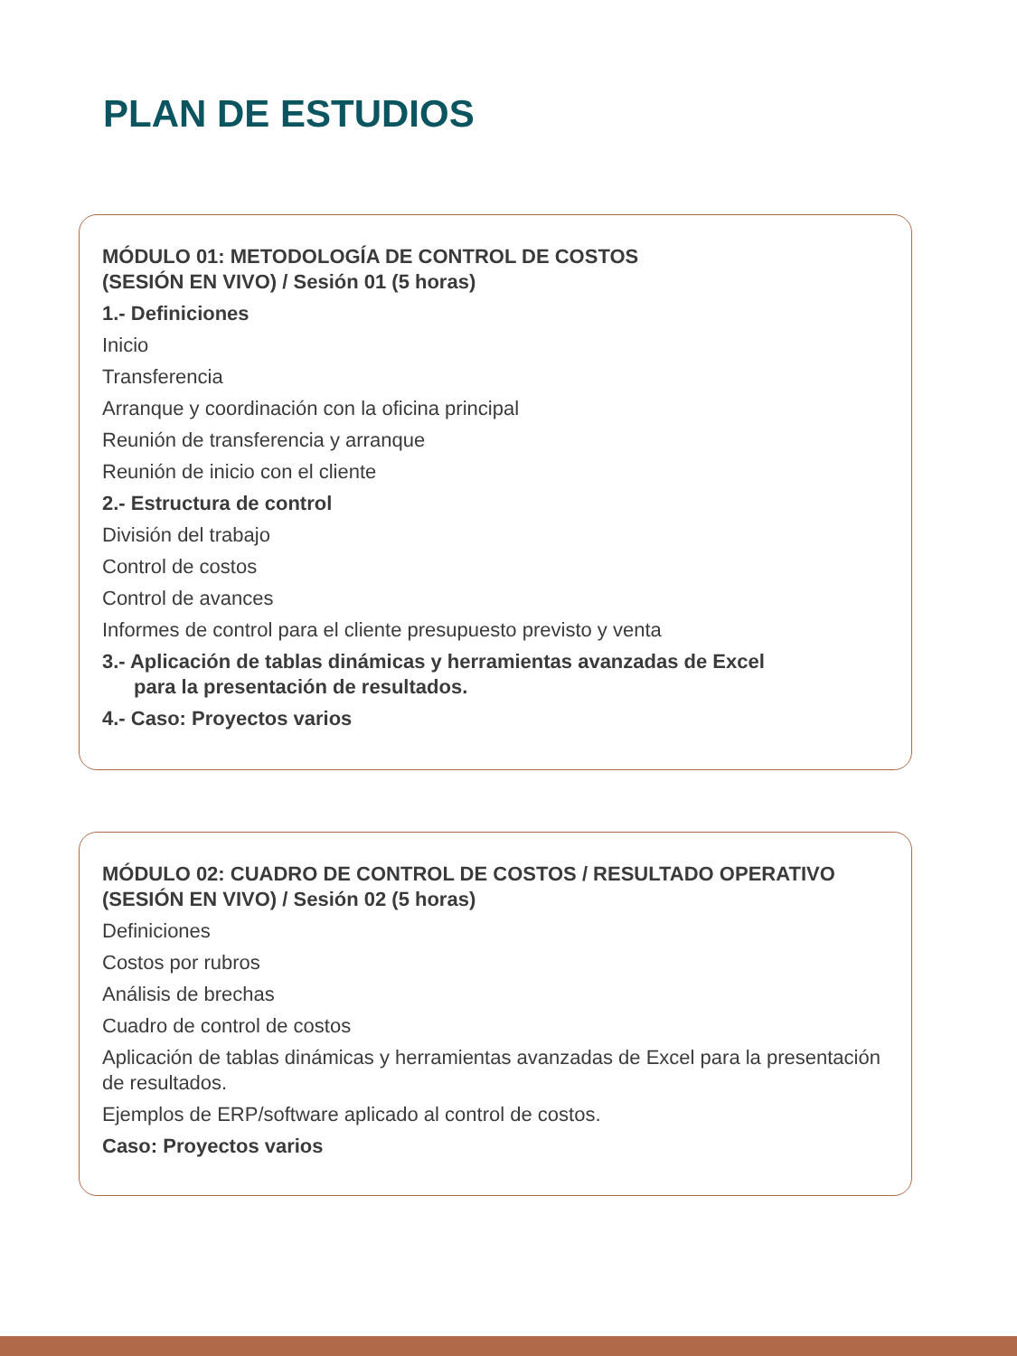PLAN DE ESTUDIOS
MÓDULO 01: METODOLOGÍA DE CONTROL DE COSTOS
(SESIÓN EN VIVO) / Sesión 01 (5 horas)
1.- Definiciones
Inicio
Transferencia
Arranque y coordinación con la oficina principal
Reunión de transferencia y arranque
Reunión de inicio con el cliente
2.- Estructura de control
División del trabajo
Control de costos
Control de avances
Informes de control para el cliente presupuesto previsto y venta
3.- Aplicación de tablas dinámicas y herramientas avanzadas de Excel
para la presentación de resultados.
4.- Caso: Proyectos varios
MÓDULO 02: CUADRO DE CONTROL DE COSTOS / RESULTADO OPERATIVO
(SESIÓN EN VIVO) / Sesión 02 (5 horas)
Definiciones
Costos por rubros
Análisis de brechas
Cuadro de control de costos
Aplicación de tablas dinámicas y herramientas avanzadas de Excel para la presentación de resultados.
Ejemplos de ERP/software aplicado al control de costos.
Caso: Proyectos varios